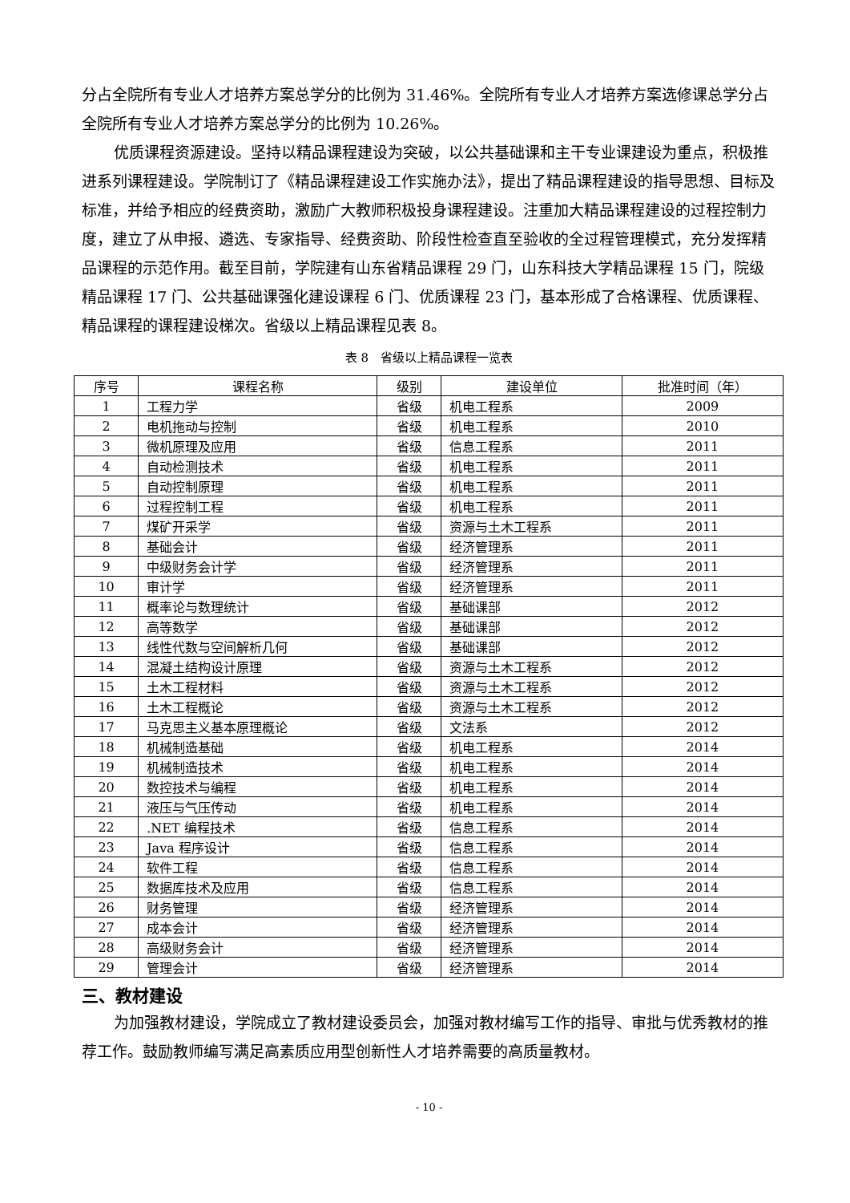分占全院所有专业人才培养方案总学分的比例为 31.46%。全院所有专业人才培养方案选修课总学分占全院所有专业人才培养方案总学分的比例为 10.26%。
优质课程资源建设。坚持以精品课程建设为突破，以公共基础课和主干专业课建设为重点，积极推进系列课程建设。学院制订了《精品课程建设工作实施办法》，提出了精品课程建设的指导思想、目标及标准，并给予相应的经费资助，激励广大教师积极投身课程建设。注重加大精品课程建设的过程控制力度，建立了从申报、遴选、专家指导、经费资助、阶段性检查直至验收的全过程管理模式，充分发挥精品课程的示范作用。截至目前，学院建有山东省精品课程 29 门，山东科技大学精品课程 15 门，院级精品课程 17 门、公共基础课强化建设课程 6 门、优质课程 23 门，基本形成了合格课程、优质课程、精品课程的课程建设梯次。省级以上精品课程见表 8。
表 8　省级以上精品课程一览表
| 序号 | 课程名称 | 级别 | 建设单位 | 批准时间（年） |
| --- | --- | --- | --- | --- |
| 1 | 工程力学 | 省级 | 机电工程系 | 2009 |
| 2 | 电机拖动与控制 | 省级 | 机电工程系 | 2010 |
| 3 | 微机原理及应用 | 省级 | 信息工程系 | 2011 |
| 4 | 自动检测技术 | 省级 | 机电工程系 | 2011 |
| 5 | 自动控制原理 | 省级 | 机电工程系 | 2011 |
| 6 | 过程控制工程 | 省级 | 机电工程系 | 2011 |
| 7 | 煤矿开采学 | 省级 | 资源与土木工程系 | 2011 |
| 8 | 基础会计 | 省级 | 经济管理系 | 2011 |
| 9 | 中级财务会计学 | 省级 | 经济管理系 | 2011 |
| 10 | 审计学 | 省级 | 经济管理系 | 2011 |
| 11 | 概率论与数理统计 | 省级 | 基础课部 | 2012 |
| 12 | 高等数学 | 省级 | 基础课部 | 2012 |
| 13 | 线性代数与空间解析几何 | 省级 | 基础课部 | 2012 |
| 14 | 混凝土结构设计原理 | 省级 | 资源与土木工程系 | 2012 |
| 15 | 土木工程材料 | 省级 | 资源与土木工程系 | 2012 |
| 16 | 土木工程概论 | 省级 | 资源与土木工程系 | 2012 |
| 17 | 马克思主义基本原理概论 | 省级 | 文法系 | 2012 |
| 18 | 机械制造基础 | 省级 | 机电工程系 | 2014 |
| 19 | 机械制造技术 | 省级 | 机电工程系 | 2014 |
| 20 | 数控技术与编程 | 省级 | 机电工程系 | 2014 |
| 21 | 液压与气压传动 | 省级 | 机电工程系 | 2014 |
| 22 | .NET 编程技术 | 省级 | 信息工程系 | 2014 |
| 23 | Java 程序设计 | 省级 | 信息工程系 | 2014 |
| 24 | 软件工程 | 省级 | 信息工程系 | 2014 |
| 25 | 数据库技术及应用 | 省级 | 信息工程系 | 2014 |
| 26 | 财务管理 | 省级 | 经济管理系 | 2014 |
| 27 | 成本会计 | 省级 | 经济管理系 | 2014 |
| 28 | 高级财务会计 | 省级 | 经济管理系 | 2014 |
| 29 | 管理会计 | 省级 | 经济管理系 | 2014 |
三、教材建设
为加强教材建设，学院成立了教材建设委员会，加强对教材编写工作的指导、审批与优秀教材的推荐工作。鼓励教师编写满足高素质应用型创新性人才培养需要的高质量教材。
- 10 -